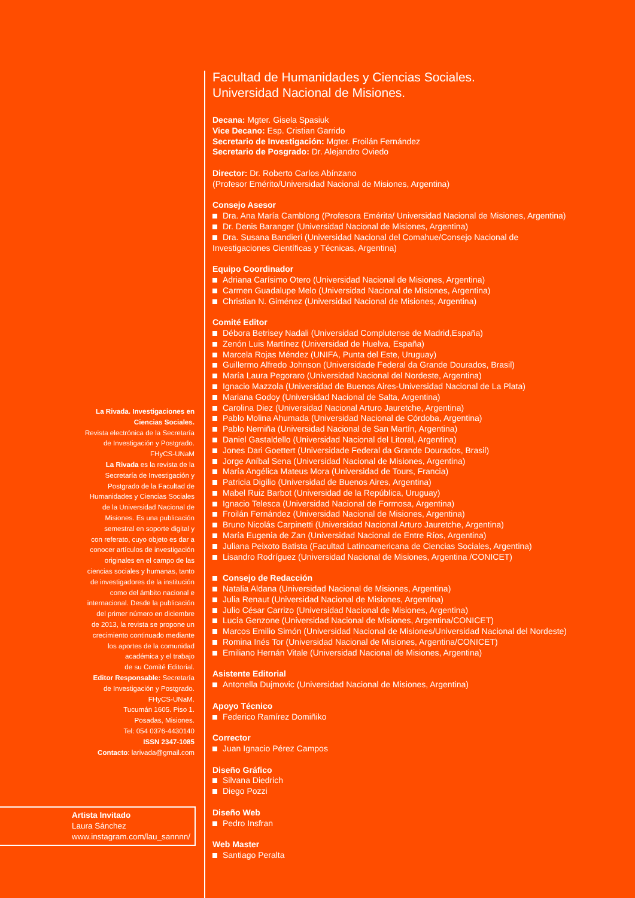La Rivada. Investigaciones en
Ciencias Sociales.
Revista electrónica de la Secretaría
de Investigación y Postgrado.
FHyCS-UNaM
La Rivada es la revista de la
Secretaría de Investigación y
Postgrado de la Facultad de
Humanidades y Ciencias Sociales
de la Universidad Nacional de
Misiones. Es una publicación
semestral en soporte digital y
con referato, cuyo objeto es dar a
conocer artículos de investigación
originales en el campo de las
ciencias sociales y humanas, tanto
de investigadores de la institución
como del ámbito nacional e
internacional. Desde la publicación
del primer número en diciembre
de 2013, la revista se propone un
crecimiento continuado mediante
los aportes de la comunidad
académica y el trabajo
de su Comité Editorial.
Editor Responsable: Secretaría
de Investigación y Postgrado.
FHyCS-UNaM.
Tucumán 1605. Piso 1.
Posadas, Misiones.
Tel: 054 0376-4430140
ISSN 2347-1085
Contacto: larivada@gmail.com
Artista Invitado
Laura Sánchez
www.instagram.com/lau_sannnn/
Facultad de Humanidades y Ciencias Sociales.
Universidad Nacional de Misiones.
Decana: Mgter. Gisela Spasiuk
Vice Decano: Esp. Cristian Garrido
Secretario de Investigación: Mgter. Froilán Fernández
Secretario de Posgrado: Dr. Alejandro Oviedo
Director: Dr. Roberto Carlos Abínzano
(Profesor Emérito/Universidad Nacional de Misiones, Argentina)
Consejo Asesor
Dra. Ana María Camblong (Profesora Emérita/ Universidad Nacional de Misiones, Argentina)
Dr. Denis Baranger (Universidad Nacional de Misiones, Argentina)
Dra. Susana Bandieri (Universidad Nacional del Comahue/Consejo Nacional de
Investigaciones Científicas y Técnicas, Argentina)
Equipo Coordinador
Adriana Carísimo Otero (Universidad Nacional de Misiones, Argentina)
Carmen Guadalupe Melo (Universidad Nacional de Misiones, Argentina)
Christian N. Giménez (Universidad Nacional de Misiones, Argentina)
Comité Editor
Débora Betrisey Nadali (Universidad Complutense de Madrid,España)
Zenón Luis Martínez (Universidad de Huelva, España)
Marcela Rojas Méndez (UNIFA, Punta del Este, Uruguay)
Guillermo Alfredo Johnson (Universidade Federal da Grande Dourados, Brasil)
María Laura Pegoraro (Universidad Nacional del Nordeste, Argentina)
Ignacio Mazzola (Universidad de Buenos Aires-Universidad Nacional de La Plata)
Mariana Godoy (Universidad Nacional de Salta, Argentina)
Carolina Diez (Universidad Nacional Arturo Jauretche, Argentina)
Pablo Molina Ahumada (Universidad Nacional de Córdoba, Argentina)
Pablo Nemiña (Universidad Nacional de San Martín, Argentina)
Daniel Gastaldello (Universidad Nacional del Litoral, Argentina)
Jones Dari Goettert (Universidade Federal da Grande Dourados, Brasil)
Jorge Aníbal Sena (Universidad Nacional de Misiones, Argentina)
María Angélica Mateus Mora (Universidad de Tours, Francia)
Patricia Digilio (Universidad de Buenos Aires, Argentina)
Mabel Ruiz Barbot (Universidad de la República, Uruguay)
Ignacio Telesca (Universidad Nacional de Formosa, Argentina)
Froilán Fernández (Universidad Nacional de Misiones, Argentina)
Bruno Nicolás Carpinetti (Universidad Nacional Arturo Jauretche, Argentina)
María Eugenia de Zan (Universidad Nacional de Entre Ríos, Argentina)
Juliana Peixoto Batista (Facultad Latinoamericana de Ciencias Sociales, Argentina)
Lisandro Rodríguez (Universidad Nacional de Misiones, Argentina /CONICET)
Consejo de Redacción
Natalia Aldana (Universidad Nacional de Misiones, Argentina)
Julia Renaut (Universidad Nacional de Misiones, Argentina)
Julio César Carrizo (Universidad Nacional de Misiones, Argentina)
Lucía Genzone (Universidad Nacional de Misiones, Argentina/CONICET)
Marcos Emilio Simón (Universidad Nacional de Misiones/Universidad Nacional del Nordeste)
Romina Inés Tor (Universidad Nacional de Misiones, Argentina/CONICET)
Emiliano Hernán Vitale (Universidad Nacional de Misiones, Argentina)
Asistente Editorial
Antonella Dujmovic (Universidad Nacional de Misiones, Argentina)
Apoyo Técnico
Federico Ramírez Domiñiko
Corrector
Juan Ignacio Pérez Campos
Diseño Gráfico
Silvana Diedrich
Diego Pozzi
Diseño Web
Pedro Insfran
Web Master
Santiago Peralta